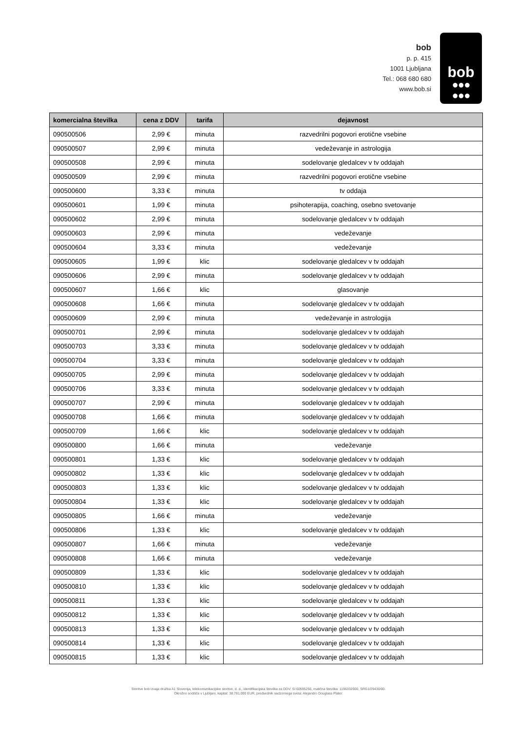bob
p. p. 415
1001 Ljubljana
Tel.: 068 680 680
www.bob.si
bob
●●●
●●●
| komercialna številka | cena z DDV | tarifa | dejavnost |
| --- | --- | --- | --- |
| 090500506 | 2,99 € | minuta | razvedrilni pogovori erotične vsebine |
| 090500507 | 2,99 € | minuta | vedeževanje in astrologija |
| 090500508 | 2,99 € | minuta | sodelovanje gledalcev v tv oddajah |
| 090500509 | 2,99 € | minuta | razvedrilni pogovori erotične vsebine |
| 090500600 | 3,33 € | minuta | tv oddaja |
| 090500601 | 1,99 € | minuta | psihoterapija, coaching, osebno svetovanje |
| 090500602 | 2,99 € | minuta | sodelovanje gledalcev v tv oddajah |
| 090500603 | 2,99 € | minuta | vedeževanje |
| 090500604 | 3,33 € | minuta | vedeževanje |
| 090500605 | 1,99 € | klic | sodelovanje gledalcev v tv oddajah |
| 090500606 | 2,99 € | minuta | sodelovanje gledalcev v tv oddajah |
| 090500607 | 1,66 € | klic | glasovanje |
| 090500608 | 1,66 € | minuta | sodelovanje gledalcev v tv oddajah |
| 090500609 | 2,99 € | minuta | vedeževanje in astrologija |
| 090500701 | 2,99 € | minuta | sodelovanje gledalcev v tv oddajah |
| 090500703 | 3,33 € | minuta | sodelovanje gledalcev v tv oddajah |
| 090500704 | 3,33 € | minuta | sodelovanje gledalcev v tv oddajah |
| 090500705 | 2,99 € | minuta | sodelovanje gledalcev v tv oddajah |
| 090500706 | 3,33 € | minuta | sodelovanje gledalcev v tv oddajah |
| 090500707 | 2,99 € | minuta | sodelovanje gledalcev v tv oddajah |
| 090500708 | 1,66 € | minuta | sodelovanje gledalcev v tv oddajah |
| 090500709 | 1,66 € | klic | sodelovanje gledalcev v tv oddajah |
| 090500800 | 1,66 € | minuta | vedeževanje |
| 090500801 | 1,33 € | klic | sodelovanje gledalcev v tv oddajah |
| 090500802 | 1,33 € | klic | sodelovanje gledalcev v tv oddajah |
| 090500803 | 1,33 € | klic | sodelovanje gledalcev v tv oddajah |
| 090500804 | 1,33 € | klic | sodelovanje gledalcev v tv oddajah |
| 090500805 | 1,66 € | minuta | vedeževanje |
| 090500806 | 1,33 € | klic | sodelovanje gledalcev v tv oddajah |
| 090500807 | 1,66 € | minuta | vedeževanje |
| 090500808 | 1,66 € | minuta | vedeževanje |
| 090500809 | 1,33 € | klic | sodelovanje gledalcev v tv oddajah |
| 090500810 | 1,33 € | klic | sodelovanje gledalcev v tv oddajah |
| 090500811 | 1,33 € | klic | sodelovanje gledalcev v tv oddajah |
| 090500812 | 1,33 € | klic | sodelovanje gledalcev v tv oddajah |
| 090500813 | 1,33 € | klic | sodelovanje gledalcev v tv oddajah |
| 090500814 | 1,33 € | klic | sodelovanje gledalcev v tv oddajah |
| 090500815 | 1,33 € | klic | sodelovanje gledalcev v tv oddajah |
Storitve bob izvaja družba A1 Slovenija, telekomunikacijske storitve, d. d., identifikacijska številka za DDV: SI 60595256, matična številka: 1196332000, SRG1/29430/00.
Okrožno sodišče v Ljubljani, kapital: 38.781.000 EUR, predsednik nadzornega sveta: Alejandro Douglass Plater.